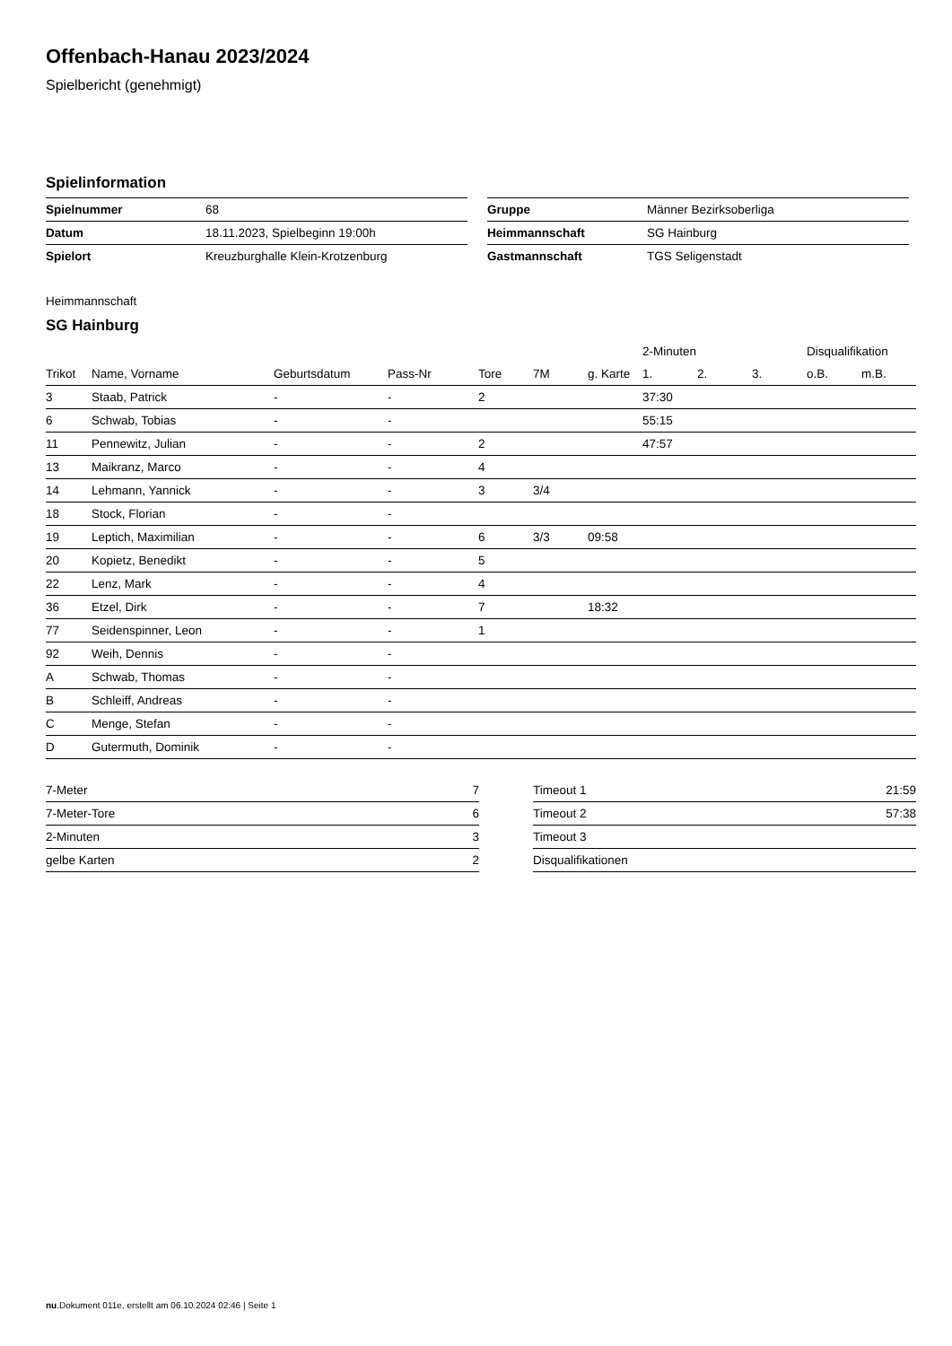Offenbach-Hanau 2023/2024
Spielbericht (genehmigt)
Spielinformation
| Spielnummer | 68 |
| Datum | 18.11.2023, Spielbeginn 19:00h |
| Spielort | Kreuzburghalle Klein-Krotzenburg |
| Gruppe | Männer Bezirksoberliga |
| Heimmannschaft | SG Hainburg |
| Gastmannschaft | TGS Seligenstadt |
Heimmannschaft
SG Hainburg
| | | | | | | | 2-Minuten | | | Disqualifikation | |
| --- | --- | --- | --- | --- | --- | --- | --- | --- | --- | --- | --- |
| Trikot | Name, Vorname | Geburtsdatum | Pass-Nr | Tore | 7M | g. Karte | 1. | 2. | 3. | o.B. | m.B. |
| 3 | Staab, Patrick | - | - | 2 | | | 37:30 | | | | |
| 6 | Schwab, Tobias | - | - | | | | 55:15 | | | | |
| 11 | Pennewitz, Julian | - | - | 2 | | | 47:57 | | | | |
| 13 | Maikranz, Marco | - | - | 4 | | | | | | | |
| 14 | Lehmann, Yannick | - | - | 3 | 3/4 | | | | | | |
| 18 | Stock, Florian | - | - | | | | | | | | |
| 19 | Leptich, Maximilian | - | - | 6 | 3/3 | 09:58 | | | | | |
| 20 | Kopietz, Benedikt | - | - | 5 | | | | | | | |
| 22 | Lenz, Mark | - | - | 4 | | | | | | | |
| 36 | Etzel, Dirk | - | - | 7 | | 18:32 | | | | | |
| 77 | Seidenspinner, Leon | - | - | 1 | | | | | | | |
| 92 | Weih, Dennis | - | - | | | | | | | | |
| A | Schwab, Thomas | - | - | | | | | | | | |
| B | Schleiff, Andreas | - | - | | | | | | | | |
| C | Menge, Stefan | - | - | | | | | | | | |
| D | Gutermuth, Dominik | - | - | | | | | | | | |
| 7-Meter | 7 |
| 7-Meter-Tore | 6 |
| 2-Minuten | 3 |
| gelbe Karten | 2 |
| Timeout 1 | 21:59 |
| Timeout 2 | 57:38 |
| Timeout 3 | |
| Disqualifikationen | |
nu.Dokument 011e, erstellt am 06.10.2024 02:46 | Seite 1